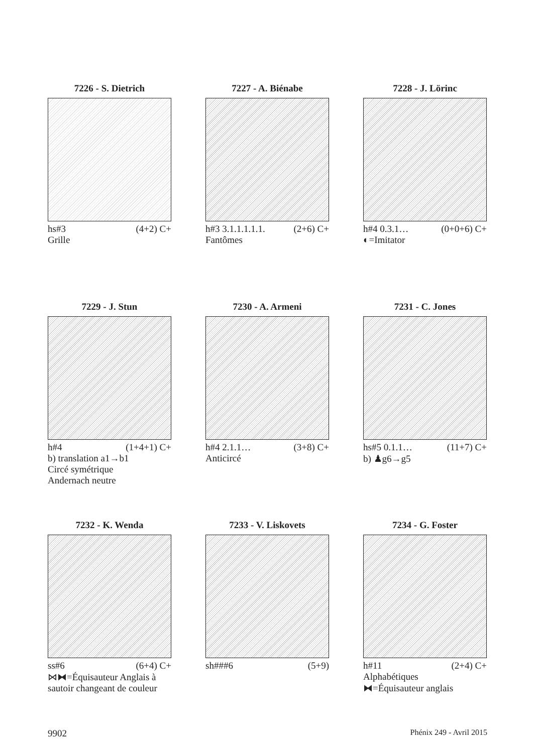7226 - S. Dietrich
hs#3 (4+2) C+
Grille
7227 - A. Biénabe
h#3 3.1.1.1.1.1. (2+6) C+
Fantômes
7228 - J. Lörinc
h#4 0.3.1… (0+0+6) C+
◐=Imitator
7229 - J. Stun
h#4 (1+4+1) C+
b) translation a1→b1
Circé symétrique
Andernach neutre
7230 - A. Armeni
h#4 2.1.1… (3+8) C+
Anticircé
7231 - C. Jones
hs#5 0.1.1… (11+7) C+
b) ♟g6→g5
7232 - K. Wenda
ss#6 (6+4) C+
⋈⧓=Équisauteur Anglais à sautoir changeant de couleur
7233 - V. Liskovets
sh###6 (5+9)
7234 - G. Foster
h#11 (2+4) C+
Alphabétiques
⧓=Équisauteur anglais
9902 Phénix 249 - Avril 2015